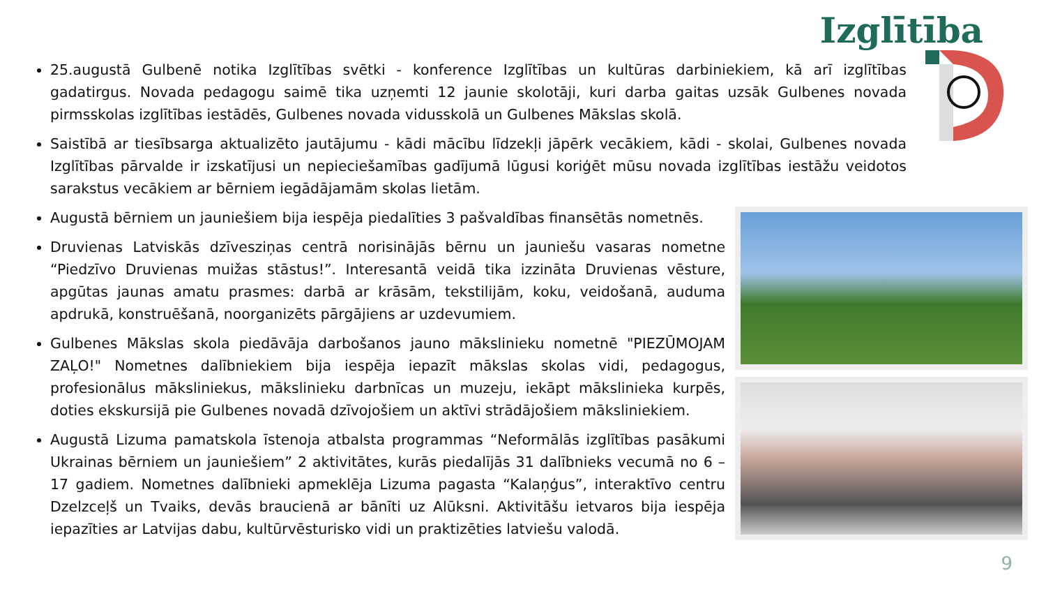Izglītība
25.augustā Gulbenē notika Izglītības svētki - konference Izglītības un kultūras darbiniekiem, kā arī izglītības gadatirgus. Novada pedagogu saimē tika uzņemti 12 jaunie skolotāji, kuri darba gaitas uzsāk Gulbenes novada pirmsskolas izglītības iestādēs, Gulbenes novada vidusskolā un Gulbenes Mākslas skolā.
Saistībā ar tiesībsarga aktualizēto jautājumu - kādi mācību līdzekļi jāpērk vecākiem, kādi - skolai, Gulbenes novada Izglītības pārvalde ir izskatījusi un nepieciešamības gadījumā lūgusi koriģēt mūsu novada izglītības iestāžu veidotos sarakstus vecākiem ar bērniem iegādājamām skolas lietām.
Augustā bērniem un jauniešiem bija iespēja piedalīties 3 pašvaldības finansētās nometnēs.
Druvienas Latviskās dzīvesziņas centrā norisinājās bērnu un jauniešu vasaras nometne “Piedzīvo Druvienas muižas stāstus!”. Interesantā veidā tika izzināta Druvienas vēsture, apgūtas jaunas amatu prasmes: darbā ar krāsām, tekstilijām, koku, veidošanā, auduma apdrukā, konstruēšanā, noorganizēts pārgājiens ar uzdevumiem.
Gulbenes Mākslas skola piedāvāja darbošanos jauno mākslinieku nometnē "PIEZŪMOJAM ZAĻO!" Nometnes dalībniekiem bija iespēja iepazīt mākslas skolas vidi, pedagogus, profesionālus māksliniekus, mākslinieku darbnīcas un muzeju, iekāpt mākslinieka kurpēs, doties ekskursijā pie Gulbenes novadā dzīvojošiem un aktīvi strādājošiem māksliniekiem.
Augustā Lizuma pamatskola īstenoja atbalsta programmas “Neformālās izglītības pasākumi Ukrainas bērniem un jauniešiem” 2 aktivitātes, kurās piedalījās 31 dalībnieks vecumā no 6 – 17 gadiem. Nometnes dalībnieki apmeklēja Lizuma pagasta “Kalaņģus”, interaktīvo centru Dzelzceļš un Tvaiks, devās braucienā ar bānīti uz Alūksni. Aktivitāšu ietvaros bija iespēja iepazīties ar Latvijas dabu, kultūrvēsturisko vidi un praktizēties latviešu valodā.
9